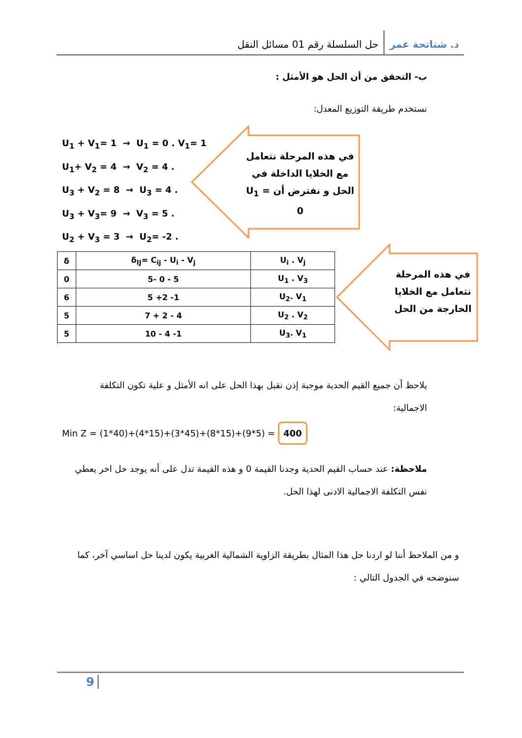د. شتاتحة عمر
حل السلسلة رقم 01 مسائل النقل
ب- التحقق من أن الحل هو الأمثل :
نستخدم طريقة التوزيع المعدل:
U<sub>1</sub> + V<sub>1</sub>= 1 → U<sub>1</sub> = 0 . V<sub>1</sub>= 1
U<sub>1</sub>+ V<sub>2</sub> = 4 → V<sub>2</sub> = 4 .
U<sub>3</sub> + V<sub>2</sub> = 8 → U<sub>3</sub> = 4 .
U<sub>3</sub> + V<sub>3</sub>= 9 → V<sub>3</sub> = 5 .
U<sub>2</sub> + V<sub>3</sub> = 3 → U<sub>2</sub>= -2 .
في هذه المرحلة نتعامل مع الخلايا الداخلة في الحل و نفترض أن U<sub>1</sub> = 0
| δ | δ<sub>IJ</sub>= C<sub>ij</sub> - U<sub>i</sub> - V<sub>j</sub> | U<sub>i</sub> . V<sub>j</sub> |
| --- | --- | --- |
| 0 | 5- 0 - 5 | U<sub>1</sub> . V<sub>3</sub> |
| 6 | 5 +2 -1 | U<sub>2</sub>. V<sub>1</sub> |
| 5 | 7 + 2 - 4 | U<sub>2</sub> . V<sub>2</sub> |
| 5 | 10 - 4 -1 | U<sub>3</sub>. V<sub>1</sub> |
في هذه المرحلة نتعامل مع الخلايا الخارجة من الحل
يلاحظ أن جميع القيم الحدية موجبة إذن نقبل بهذا الحل على انه الأمثل و علية تكون التكلفة الاجمالية:
Min Z = (1*40)+(4*15)+(3*45)+(8*15)+(9*5) = 400
ملاحظة: عند حساب القيم الحدية وجدنا القيمة 0 و هذه القيمة تدل على أنه يوجد حل اخر يعطي نفس التكلفة الاجمالية الادنى لهذا الحل.
و من الملاحظ أننا لو اردنا حل هذا المثال بطريقة الزاوية الشمالية الغربية يكون لدينا حل اساسي آخر، كما سنوضحه في الجدول التالي :
9